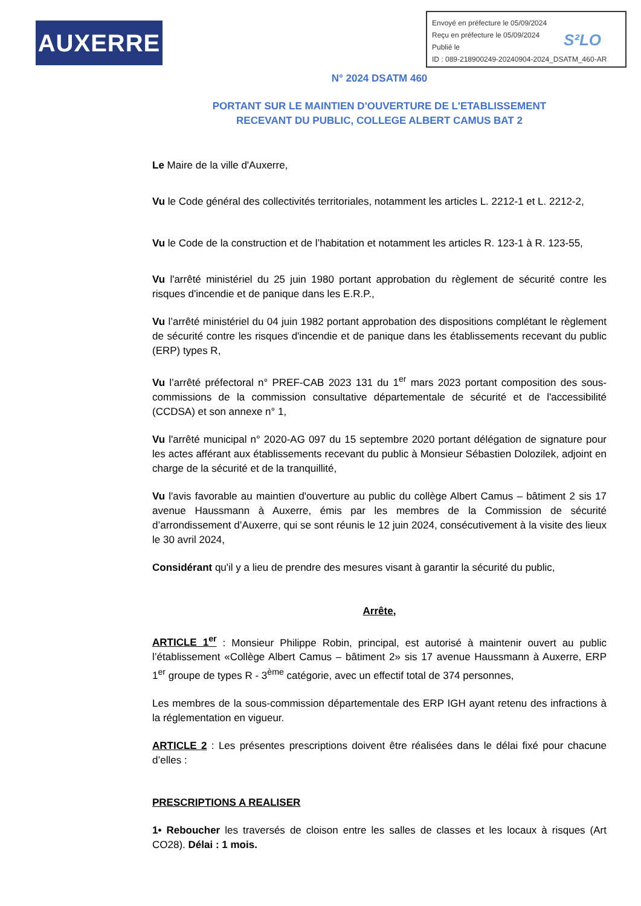AUXERRE
Envoyé en préfecture le 05/09/2024
Reçu en préfecture le 05/09/2024
Publié le
ID : 089-218900249-20240904-2024_DSATM_460-AR
S²LO
N° 2024 DSATM 460
PORTANT SUR LE MAINTIEN D'OUVERTURE DE L'ETABLISSEMENT
RECEVANT DU PUBLIC, COLLEGE ALBERT CAMUS BAT 2
Le Maire de la ville d'Auxerre,
Vu le Code général des collectivités territoriales, notamment les articles L. 2212-1 et L. 2212-2,
Vu le Code de la construction et de l’habitation et notamment les articles R. 123-1 à R. 123-55,
Vu l'arrêté ministériel du 25 juin 1980 portant approbation du règlement de sécurité contre les risques d'incendie et de panique dans les E.R.P.,
Vu l’arrêté ministériel du 04 juin 1982 portant approbation des dispositions complétant le règlement de sécurité contre les risques d'incendie et de panique dans les établissements recevant du public (ERP) types R,
Vu l’arrêté préfectoral n° PREF-CAB 2023 131 du 1<sup>er</sup> mars 2023 portant composition des sous-commissions de la commission consultative départementale de sécurité et de l'accessibilité (CCDSA) et son annexe n° 1,
Vu l'arrêté municipal n° 2020-AG 097 du 15 septembre 2020 portant délégation de signature pour les actes afférant aux établissements recevant du public à Monsieur Sébastien Dolozilek, adjoint en charge de la sécurité et de la tranquillité,
Vu l'avis favorable au maintien d'ouverture au public du collège Albert Camus – bâtiment 2 sis 17 avenue Haussmann à Auxerre, émis par les membres de la Commission de sécurité d’arrondissement d’Auxerre, qui se sont réunis le 12 juin 2024, consécutivement à la visite des lieux le 30 avril 2024,
Considérant qu'il y a lieu de prendre des mesures visant à garantir la sécurité du public,
Arrête,
ARTICLE 1<sup>er</sup> : Monsieur Philippe Robin, principal, est autorisé à maintenir ouvert au public l’établissement «Collège Albert Camus – bâtiment 2» sis 17 avenue Haussmann à Auxerre, ERP 1<sup>er</sup> groupe de types R - 3<sup>ème</sup> catégorie, avec un effectif total de 374 personnes,
Les membres de la sous-commission départementale des ERP IGH ayant retenu des infractions à la réglementation en vigueur.
ARTICLE 2 : Les présentes prescriptions doivent être réalisées dans le délai fixé pour chacune d’elles :
PRESCRIPTIONS A REALISER
1• Reboucher les traversés de cloison entre les salles de classes et les locaux à risques (Art CO28). Délai : 1 mois.